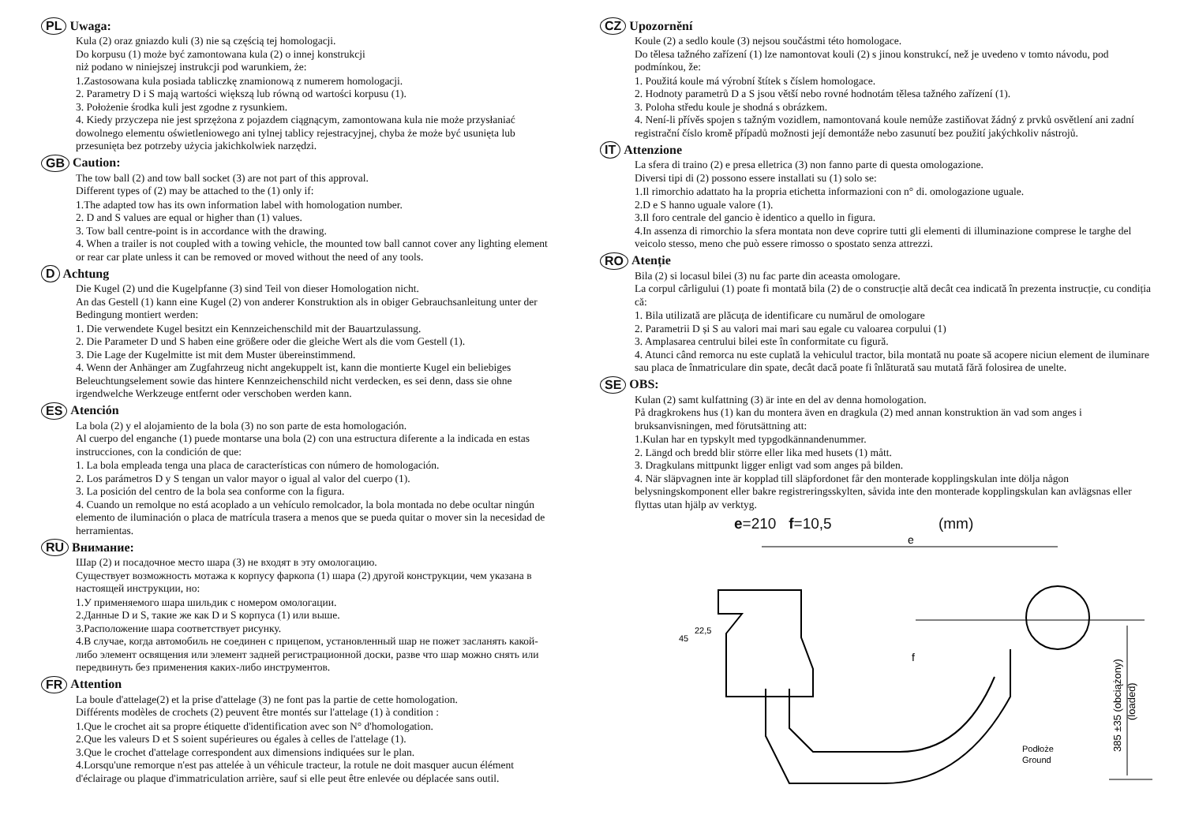PL Uwaga:
Kula (2) oraz gniazdo kuli (3) nie są częścią tej homologacji.
Do korpusu (1) może być zamontowana kula (2) o innej konstrukcji
niż podano w niniejszej instrukcji pod warunkiem, że:
1.Zastosowana kula posiada tabliczkę znamionową z numerem homologacji.
2. Parametry D i S mają wartości większą lub równą od wartości korpusu (1).
3. Położenie środka kuli jest zgodne z rysunkiem.
4. Kiedy przyczepa nie jest sprzężona z pojazdem ciągnącym, zamontowana kula nie może przysłaniać dowolnego elementu oświetleniowego ani tylnej tablicy rejestracyjnej, chyba że może być usunięta lub przesunięta bez potrzeby użycia jakichkolwiek narzędzi.
GB Caution:
The tow ball (2) and tow ball socket (3) are not part of this approval.
Different types of (2) may be attached to the (1) only if:
1.The adapted tow has its own information label with homologation number.
2. D and S values are equal or higher than (1) values.
3. Tow ball centre-point is in accordance with the drawing.
4. When a trailer is not coupled with a towing vehicle, the mounted tow ball cannot cover any lighting element or rear car plate unless it can be removed or moved without the need of any tools.
D Achtung
Die Kugel (2) und die Kugelpfanne (3) sind Teil von dieser Homologation nicht.
An das Gestell (1) kann eine Kugel (2) von anderer Konstruktion als in obiger Gebrauchsanleitung unter der Bedingung montiert werden:
1. Die verwendete Kugel besitzt ein Kennzeichenschild mit der Bauartzulassung.
2. Die Parameter D und S haben eine größere oder die gleiche Wert als die vom Gestell (1).
3. Die Lage der Kugelmitte ist mit dem Muster übereinstimmend.
4. Wenn der Anhänger am Zugfahrzeug nicht angekuppelt ist, kann die montierte Kugel ein beliebiges Beleuchtungselement sowie das hintere Kennzeichenschild nicht verdecken, es sei denn, dass sie ohne irgendwelche Werkzeuge entfernt oder verschoben werden kann.
ES Atención
La bola (2) y el alojamiento de la bola (3) no son parte de esta homologación.
Al cuerpo del enganche (1) puede montarse una bola (2) con una estructura diferente a la indicada en estas instrucciones, con la condición de que:
1. La bola empleada tenga una placa de características con número de homologación.
2. Los parámetros D y S tengan un valor mayor o igual al valor del cuerpo (1).
3. La posición del centro de la bola sea conforme con la figura.
4. Cuando un remolque no está acoplado a un vehículo remolcador, la bola montada no debe ocultar ningún elemento de iluminación o placa de matrícula trasera a menos que se pueda quitar o mover sin la necesidad de herramientas.
RU Внимание:
Шар (2) и посадочное место шара (3) не входят в эту омологацию.
Существует возможность мотажа к корпусу фаркопа (1) шара (2) другой конструкции, чем указана в настоящей инструкции, но:
1.У применяемого шара шильдик с номером омологации.
2.Данные D и S, такие же как D и S корпуса (1) или выше.
3.Расположение шара соответствует рисунку.
4.В случае, когда автомобиль не соединен с прицепом, установленный шар не пожет засланять какой-либо элемент освящения или элемент задней регистрационной доски, разве что шар можно снять или передвинуть без применения каких-либо инструментов.
FR Attention
La boule d'attelage(2) et la prise d'attelage (3) ne font pas la partie de cette homologation.
Différents modèles de crochets (2) peuvent être montés sur l'attelage (1) à condition :
1.Que le crochet ait sa propre étiquette d'identification avec son N° d'homologation.
2.Que les valeurs D et S soient supérieures ou égales à celles de l'attelage (1).
3.Que le crochet d'attelage correspondent aux dimensions indiquées sur le plan.
4.Lorsqu'une remorque n'est pas attelée à un véhicule tracteur, la rotule ne doit masquer aucun élément d'éclairage ou plaque d'immatriculation arrière, sauf si elle peut être enlevée ou déplacée sans outil.
CZ Upozornění
Koule (2) a sedlo koule (3) nejsou součástmi této homologace.
Do tělesa tažného zařízení (1) lze namontovat kouli (2) s jinou konstrukcí, než je uvedeno v tomto návodu, pod podmínkou, že:
1. Použitá koule má výrobní štítek s číslem homologace.
2. Hodnoty parametrů D a S jsou větší nebo rovné hodnotám tělesa tažného zařízení (1).
3. Poloha středu koule je shodná s obrázkem.
4. Není-li přívěs spojen s tažným vozidlem, namontovaná koule nemůže zastiňovat žádný z prvků osvětlení ani zadní registrační číslo kromě případů možnosti její demontáže nebo zasunutí bez použití jakýchkoliv nástrojů.
IT Attenzione
La sfera di traino (2) e presa elletrica (3) non fanno parte di questa omologazione.
Diversi tipi di (2) possono essere installati su (1) solo se:
1.Il rimorchio adattato ha la propria etichetta informazioni con n° di. omologazione uguale.
2.D e S hanno uguale valore (1).
3.Il foro centrale del gancio è identico a quello in figura.
4.In assenza di rimorchio la sfera montata non deve coprire tutti gli elementi di illuminazione comprese le targhe del veicolo stesso, meno che può essere rimosso o spostato senza attrezzi.
RO Atenție
Bila (2) si locasul bilei (3) nu fac parte din aceasta omologare.
La corpul cârligului (1) poate fi montată bila (2) de o construcție altă decât cea indicată în prezenta instrucție, cu condiția că:
1. Bila utilizată are plăcuța de identificare cu numărul de omologare
2. Parametrii D și S au valori mai mari sau egale cu valoarea corpului (1)
3. Amplasarea centrului bilei este în conformitate cu figură.
4. Atunci când remorca nu este cuplată la vehiculul tractor, bila montată nu poate să acopere niciun element de iluminare sau placa de înmatriculare din spate, decât dacă poate fi înlăturată sau mutată fără folosirea de unelte.
SE OBS:
Kulan (2) samt kulfattning (3) är inte en del av denna homologation.
På dragkrokens hus (1) kan du montera även en dragkula (2) med annan konstruktion än vad som anges i bruksanvisningen, med förutsättning att:
1.Kulan har en typskylt med typgodkännandenummer.
2. Längd och bredd blir större eller lika med husets (1) mått.
3. Dragkulans mittpunkt ligger enligt vad som anges på bilden.
4. När släpvagnen inte är kopplad till släpfordonet får den monterade kopplingskulan inte dölja någon belysningskomponent eller bakre registreringsskylten, såvida inte den monterade kopplingskulan kan avlägsnas eller flyttas utan hjälp av verktyg.
e=210 f=10,5 (mm)
e
f
45
22,5
385 ±35 (obciążony)
(loaded)
Podłoże
Ground